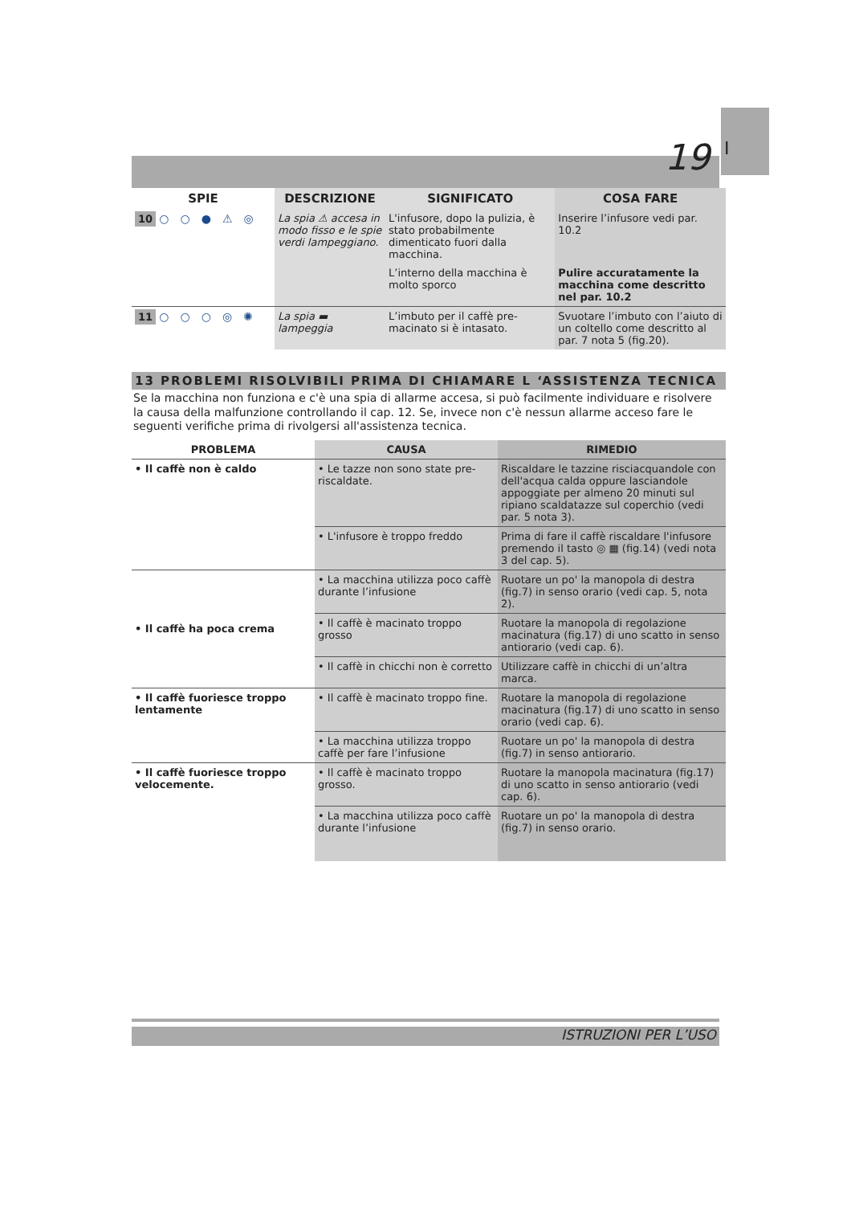I
19
| SPIE | DESCRIZIONE | SIGNIFICATO | COSA FARE |
| --- | --- | --- | --- |
| 10 ○○●⚠◎ | La spia ⚠ accesa in modo fisso e le spie verdi lampeggiano. | L'infusore, dopo la pulizia, è stato probabilmente dimenticato fuori dalla macchina. | Inserire l’infusore vedi par. 10.2 |
| | | L’interno della macchina è molto sporco | Pulire accuratamente la macchina come descritto nel par. 10.2 |
| 11 ○○○◎✺ | La spia ▬ lampeggia | L’imbuto per il caffè pre-macinato si è intasato. | Svuotare l’imbuto con l’aiuto di un coltello come descritto al par. 7 nota 5 (fig.20). |
13 PROBLEMI RISOLVIBILI PRIMA DI CHIAMARE L ‘ASSISTENZA TECNICA
Se la macchina non funziona e c'è una spia di allarme accesa, si può facilmente individuare e risolvere la causa della malfunzione controllando il cap. 12. Se, invece non c'è nessun allarme acceso fare le seguenti verifiche prima di rivolgersi all'assistenza tecnica.
| PROBLEMA | CAUSA | RIMEDIO |
| --- | --- | --- |
| • Il caffè non è caldo | • Le tazze non sono state pre-riscaldate. | Riscaldare le tazzine risciacquandole con dell'acqua calda oppure lasciandole appoggiate per almeno 20 minuti sul ripiano scaldatazze sul coperchio (vedi par. 5 nota 3). |
| | • L'infusore è troppo freddo | Prima di fare il caffè riscaldare l'infusore premendo il tasto ◎ ▦ (fig.14) (vedi nota 3 del cap. 5). |
| • Il caffè ha poca crema | • La macchina utilizza poco caffè durante l’infusione | Ruotare un po' la manopola di destra (fig.7) in senso orario (vedi cap. 5, nota 2). |
| | • Il caffè è macinato troppo grosso | Ruotare la manopola di regolazione macinatura (fig.17) di uno scatto in senso antiorario (vedi cap. 6). |
| | • Il caffè in chicchi non è corretto | Utilizzare caffè in chicchi di un’altra marca. |
| • Il caffè fuoriesce troppo lentamente | • Il caffè è macinato troppo fine. | Ruotare la manopola di regolazione macinatura (fig.17) di uno scatto in senso orario (vedi cap. 6). |
| | • La macchina utilizza troppo caffè per fare l’infusione | Ruotare un po' la manopola di destra (fig.7) in senso antiorario. |
| • Il caffè fuoriesce troppo velocemente. | • Il caffè è macinato troppo grosso. | Ruotare la manopola macinatura (fig.17) di uno scatto in senso antiorario (vedi cap. 6). |
| | • La macchina utilizza poco caffè durante l’infusione | Ruotare un po' la manopola di destra (fig.7) in senso orario. |
ISTRUZIONI PER L’USO